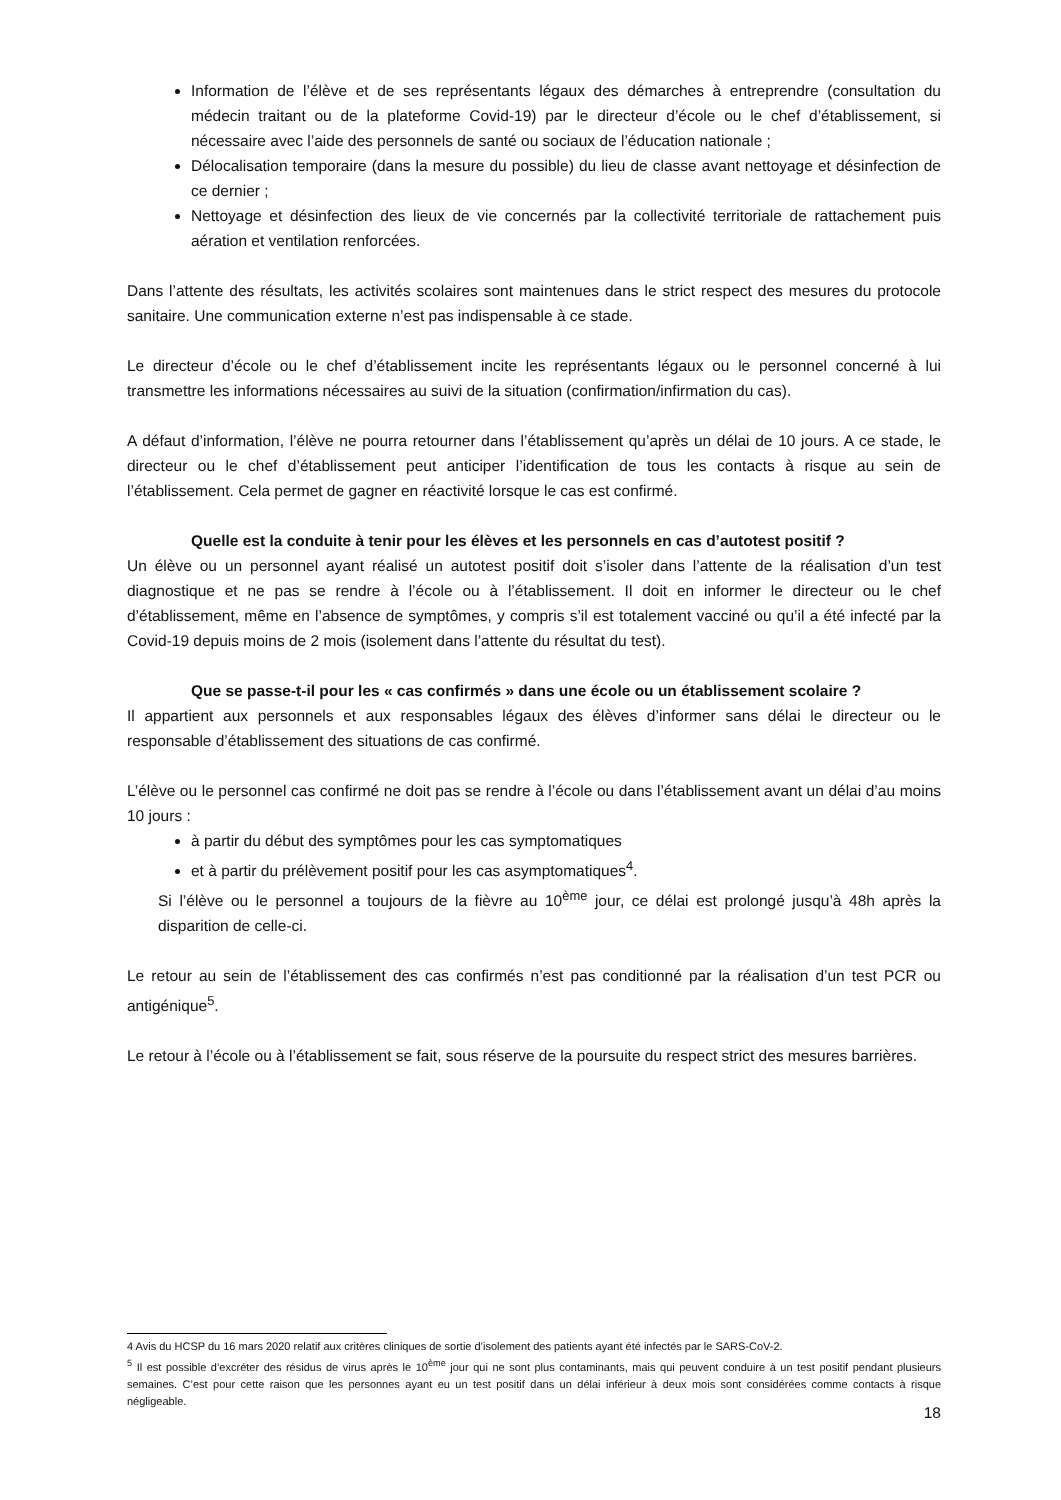Information de l’élève et de ses représentants légaux des démarches à entreprendre (consultation du médecin traitant ou de la plateforme Covid-19) par le directeur d’école ou le chef d’établissement, si nécessaire avec l’aide des personnels de santé ou sociaux de l’éducation nationale ;
Délocalisation temporaire (dans la mesure du possible) du lieu de classe avant nettoyage et désinfection de ce dernier ;
Nettoyage et désinfection des lieux de vie concernés par la collectivité territoriale de rattachement puis aération et ventilation renforcées.
Dans l’attente des résultats, les activités scolaires sont maintenues dans le strict respect des mesures du protocole sanitaire. Une communication externe n’est pas indispensable à ce stade.
Le directeur d’école ou le chef d’établissement incite les représentants légaux ou le personnel concerné à lui transmettre les informations nécessaires au suivi de la situation (confirmation/infirmation du cas).
A défaut d’information, l’élève ne pourra retourner dans l’établissement qu’après un délai de 10 jours. A ce stade, le directeur ou le chef d’établissement peut anticiper l’identification de tous les contacts à risque au sein de l’établissement. Cela permet de gagner en réactivité lorsque le cas est confirmé.
Quelle est la conduite à tenir pour les élèves et les personnels en cas d’autotest positif ?
Un élève ou un personnel ayant réalisé un autotest positif doit s’isoler dans l’attente de la réalisation d’un test diagnostique et ne pas se rendre à l’école ou à l’établissement. Il doit en informer le directeur ou le chef d’établissement, même en l’absence de symptômes, y compris s’il est totalement vacciné ou qu’il a été infecté par la Covid-19 depuis moins de 2 mois (isolement dans l’attente du résultat du test).
Que se passe-t-il pour les « cas confirmés » dans une école ou un établissement scolaire ?
Il appartient aux personnels et aux responsables légaux des élèves d’informer sans délai le directeur ou le responsable d’établissement des situations de cas confirmé.
L’élève ou le personnel cas confirmé ne doit pas se rendre à l’école ou dans l’établissement avant un délai d’au moins 10 jours :
à partir du début des symptômes pour les cas symptomatiques
et à partir du prélèvement positif pour les cas asymptomatiques<sup>4</sup>.
Si l’élève ou le personnel a toujours de la fièvre au 10<sup>ème</sup> jour, ce délai est prolongé jusqu’à 48h après la disparition de celle-ci.
Le retour au sein de l’établissement des cas confirmés n’est pas conditionné par la réalisation d’un test PCR ou antigénique<sup>5</sup>.
Le retour à l’école ou à l’établissement se fait, sous réserve de la poursuite du respect strict des mesures barrières.
4 Avis du HCSP du 16 mars 2020 relatif aux critères cliniques de sortie d’isolement des patients ayant été infectés par le SARS-CoV-2.
<sup>5</sup> Il est possible d’excréter des résidus de virus après le 10<sup>ème</sup> jour qui ne sont plus contaminants, mais qui peuvent conduire à un test positif pendant plusieurs semaines. C’est pour cette raison que les personnes ayant eu un test positif dans un délai inférieur à deux mois sont considérées comme contacts à risque négligeable.
18